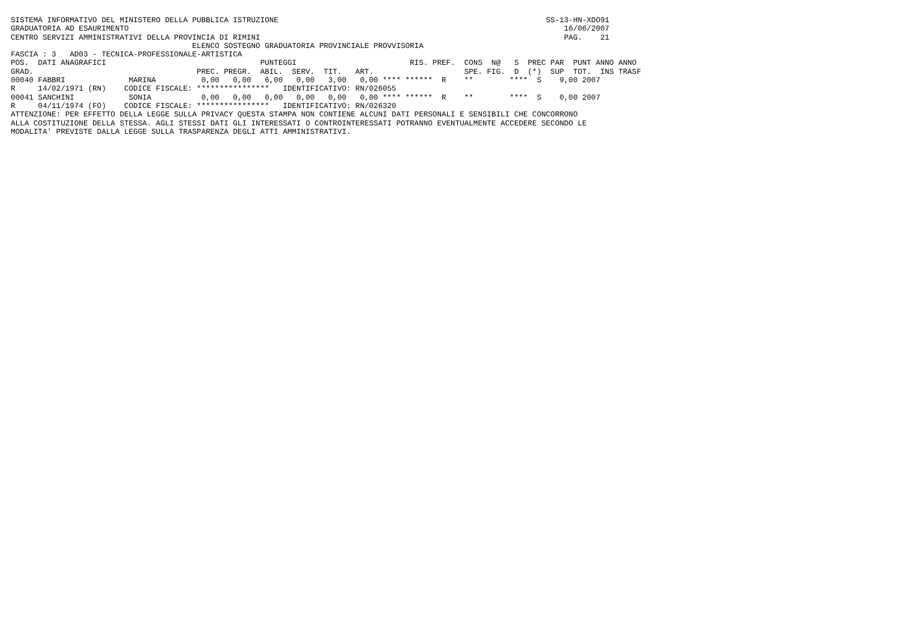SISTEMA INFORMATIVO DEL MINISTERO DELLA PUBBLICA ISTRUZIONE                                                           SS-13-HN-XDO91
GRADUATORIA AD ESAURIMENTO                                                                                                16/06/2007
CENTRO SERVIZI AMMINISTRATIVI DELLA PROVINCIA DI RIMINI                                                                   PAG.    21
                                        ELENCO SOSTEGNO GRADUATORIA PROVINCIALE PROVVISORIA
FASCIA : 3   AD03 - TECNICA-PROFESSIONALE-ARTISTICA
POS.  DATI ANAGRAFICI                                  PUNTEGGI                         RIS. PREF.  CONS  N@   S  PREC PAR  PUNT ANNO ANNO
GRAD.                                    PREC. PREGR.  ABIL.  SERV.  TIT.   ART.                    SPE. FIG.  D  (*)  SUP  TOT.  INS TRASF
00040 FABBRI              MARINA          0,00   0,00   6,00   0,00   3,00   0,00 **** ******  R    **        ****  S    9,00 2007
R     14/02/1971 (RN)    CODICE FISCALE: ****************   IDENTIFICATIVO: RN/026055
00041 SANCHINI            SONIA           0,00   0,00   0,00   0,00   0,00   0,00 **** ******  R    **        ****  S    0,00 2007
R     04/11/1974 (FO)    CODICE FISCALE: ****************   IDENTIFICATIVO: RN/026320
ATTENZIONE: PER EFFETTO DELLA LEGGE SULLA PRIVACY QUESTA STAMPA NON CONTIENE ALCUNI DATI PERSONALI E SENSIBILI CHE CONCORRONO
ALLA COSTITUZIONE DELLA STESSA. AGLI STESSI DATI GLI INTERESSATI O CONTROINTERESSATI POTRANNO EVENTUALMENTE ACCEDERE SECONDO LE
MODALITA' PREVISTE DALLA LEGGE SULLA TRASPARENZA DEGLI ATTI AMMINISTRATIVI.